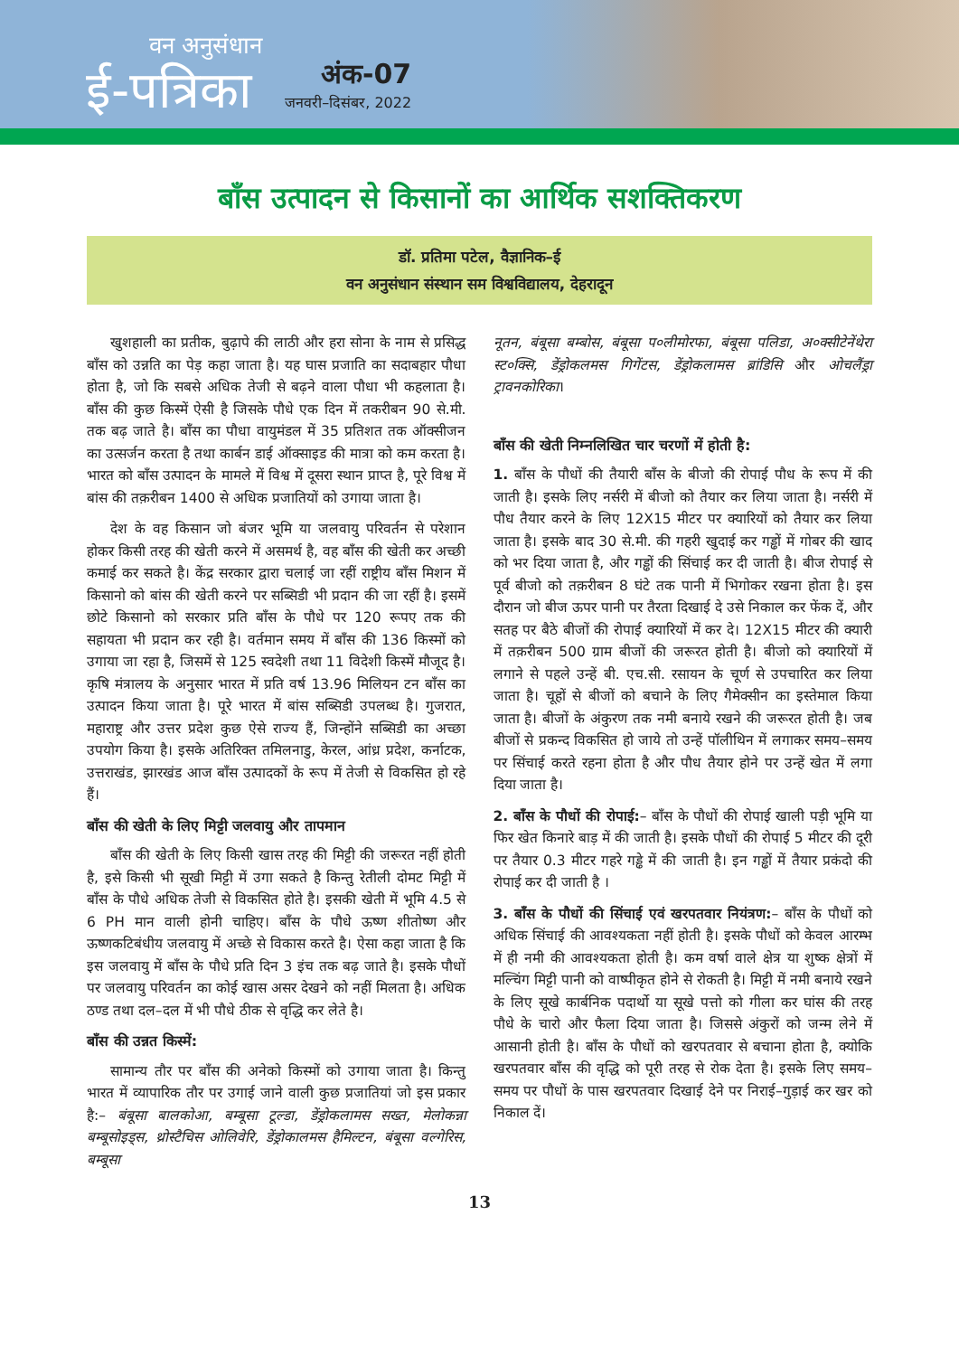वन अनुसंधान
ई-पत्रिका
अंक-07
जनवरी–दिसंबर, 2022
बाँस उत्पादन से किसानों का आर्थिक सशक्तिकरण
डॉ. प्रतिमा पटेल, वैज्ञानिक–ई
वन अनुसंधान संस्थान सम विश्वविद्यालय, देहरादून
खुशहाली का प्रतीक, बुढ़ापे की लाठी और हरा सोना के नाम से प्रसिद्ध बाँस को उन्नति का पेड़ कहा जाता है। यह घास प्रजाति का सदाबहार पौधा होता है, जो कि सबसे अधिक तेजी से बढ़ने वाला पौधा भी कहलाता है। बाँस की कुछ किस्में ऐसी है जिसके पौधे एक दिन में तकरीबन 90 से.मी. तक बढ़ जाते है। बाँस का पौधा वायुमंडल में 35 प्रतिशत तक ऑक्सीजन का उत्सर्जन करता है तथा कार्बन डाई ऑक्साइड की मात्रा को कम करता है। भारत को बाँस उत्पादन के मामले में विश्व में दूसरा स्थान प्राप्त है, पूरे विश्व में बांस की तक़रीबन 1400 से अधिक प्रजातियों को उगाया जाता है।
देश के वह किसान जो बंजर भूमि या जलवायु परिवर्तन से परेशान होकर किसी तरह की खेती करने में असमर्थ है, वह बाँस की खेती कर अच्छी कमाई कर सकते है। केंद्र सरकार द्वारा चलाई जा रहीं राष्ट्रीय बाँस मिशन में किसानो को बांस की खेती करने पर सब्सिडी भी प्रदान की जा रहीं है। इसमें छोटे किसानो को सरकार प्रति बाँस के पौधे पर 120 रूपए तक की सहायता भी प्रदान कर रही है। वर्तमान समय में बाँस की 136 किस्मों को उगाया जा रहा है, जिसमें से 125 स्वदेशी तथा 11 विदेशी किस्में मौजूद है। कृषि मंत्रालय के अनुसार भारत में प्रति वर्ष 13.96 मिलियन टन बाँस का उत्पादन किया जाता है। पूरे भारत में बांस सब्सिडी उपलब्ध है। गुजरात, महाराष्ट्र और उत्तर प्रदेश कुछ ऐसे राज्य हैं, जिन्होंने सब्सिडी का अच्छा उपयोग किया है। इसके अतिरिक्त तमिलनाडु, केरल, आंध्र प्रदेश, कर्नाटक, उत्तराखंड, झारखंड आज बाँस उत्पादकों के रूप में तेजी से विकसित हो रहे हैं।
बाँस की खेती के लिए मिट्टी जलवायु और तापमान
बाँस की खेती के लिए किसी खास तरह की मिट्टी की जरूरत नहीं होती है, इसे किसी भी सूखी मिट्टी में उगा सकते है किन्तु रेतीली दोमट मिट्टी में बाँस के पौधे अधिक तेजी से विकसित होते है। इसकी खेती में भूमि 4.5 से 6 PH मान वाली होनी चाहिए। बाँस के पौधे ऊष्ण शीतोष्ण और ऊष्णकटिबंधीय जलवायु में अच्छे से विकास करते है। ऐसा कहा जाता है कि इस जलवायु में बाँस के पौधे प्रति दिन 3 इंच तक बढ़ जाते है। इसके पौधों पर जलवायु परिवर्तन का कोई खास असर देखने को नहीं मिलता है। अधिक ठण्ड तथा दल–दल में भी पौधे ठीक से वृद्धि कर लेते है।
बाँस की उन्नत किस्में:
सामान्य तौर पर बाँस की अनेको किस्मों को उगाया जाता है। किन्तु भारत में व्यापारिक तौर पर उगाई जाने वाली कुछ प्रजातियां जो इस प्रकार है:– बंबूसा बालकोआ, बम्बूसा टूल्डा, डेंड्रोकलामस सख्त, मेलोकन्ना बम्बूसोइड्स, थ्रोस्टैचिस ओलिवेरि, डेंड्रोकालमस हैमिल्टन, बंबूसा वल्गेरिस, बम्बूसा
नूतन, बंबूसा बम्बोस, बंबूसा प०लीमोरफा, बंबूसा पलिडा, अ०क्सीटेनेंथेरा स्ट०क्सि, डेंड्रोकलमस गिगेंटस, डेंड्रोकलामस ब्रांडिसि और ओचलैंड्रा ट्रावनकोरिका।
बाँस की खेती निम्नलिखित चार चरणों में होती है:
1. बाँस के पौधों की तैयारी बाँस के बीजो की रोपाई पौध के रूप में की जाती है। इसके लिए नर्सरी में बीजो को तैयार कर लिया जाता है। नर्सरी में पौध तैयार करने के लिए 12X15 मीटर पर क्यारियों को तैयार कर लिया जाता है। इसके बाद 30 से.मी. की गहरी खुदाई कर गड्ढों में गोबर की खाद को भर दिया जाता है, और गड्ढों की सिंचाई कर दी जाती है। बीज रोपाई से पूर्व बीजो को तक़रीबन 8 घंटे तक पानी में भिगोकर रखना होता है। इस दौरान जो बीज ऊपर पानी पर तैरता दिखाई दे उसे निकाल कर फेंक दें, और सतह पर बैठे बीजों की रोपाई क्यारियों में कर दे। 12X15 मीटर की क्यारी में तक़रीबन 500 ग्राम बीजों की जरूरत होती है। बीजो को क्यारियों में लगाने से पहले उन्हें बी. एच.सी. रसायन के चूर्ण से उपचारित कर लिया जाता है। चूहों से बीजों को बचाने के लिए गैमेक्सीन का इस्तेमाल किया जाता है। बीजों के अंकुरण तक नमी बनाये रखने की जरूरत होती है। जब बीजों से प्रकन्द विकसित हो जाये तो उन्हें पॉलीथिन में लगाकर समय–समय पर सिंचाई करते रहना होता है और पौध तैयार होने पर उन्हें खेत में लगा दिया जाता है।
2. बाँस के पौधों की रोपाई:– बाँस के पौधों की रोपाई खाली पड़ी भूमि या फिर खेत किनारे बाड़ में की जाती है। इसके पौधों की रोपाई 5 मीटर की दूरी पर तैयार 0.3 मीटर गहरे गड्ढे में की जाती है। इन गड्ढों में तैयार प्रकंदो की रोपाई कर दी जाती है ।
3. बाँस के पौधों की सिंचाई एवं खरपतवार नियंत्रण:– बाँस के पौधों को अधिक सिंचाई की आवश्यकता नहीं होती है। इसके पौधों को केवल आरम्भ में ही नमी की आवश्यकता होती है। कम वर्षा वाले क्षेत्र या शुष्क क्षेत्रों में मल्चिंग मिट्टी पानी को वाष्पीकृत होने से रोकती है। मिट्टी में नमी बनाये रखने के लिए सूखे कार्बनिक पदार्थो या सूखे पत्तो को गीला कर घांस की तरह पौधे के चारो और फैला दिया जाता है। जिससे अंकुरों को जन्म लेने में आसानी होती है। बाँस के पौधों को खरपतवार से बचाना होता है, क्योकि खरपतवार बाँस की वृद्धि को पूरी तरह से रोक देता है। इसके लिए समय–समय पर पौधों के पास खरपतवार दिखाई देने पर निराई–गुड़ाई कर खर को निकाल दें।
13